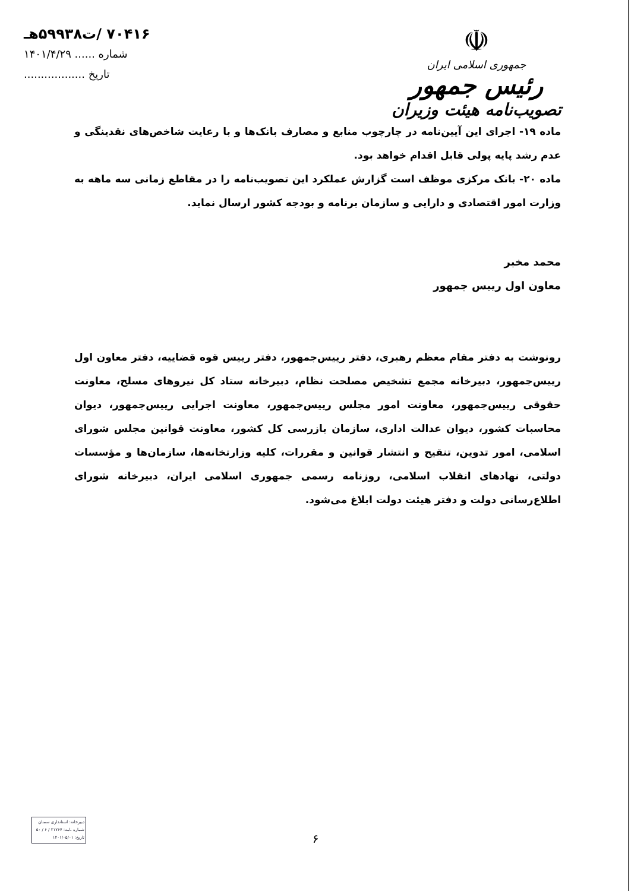☫
جمهوری اسلامی ایران
رئیس جمهور
تصویب‌نامه هیئت وزیران
۷۰۴۱۶ /ت۵۹۹۳۸هـ
شماره ...... ۱۴۰۱/۴/۲۹
تاریخ ..................
ماده ۱۹- اجرای این آیین‌نامه در چارچوب منابع و مصارف بانک‌ها و با رعایت شاخص‌های نقدینگی و عدم رشد پایه پولی قابل اقدام خواهد بود.
ماده ۲۰- بانک مرکزی موظف است گزارش عملکرد این تصویب‌نامه را در مقاطع زمانی سه ماهه به وزارت امور اقتصادی و دارایی و سازمان برنامه و بودجه کشور ارسال نماید.
محمد مخبر
معاون اول رییس جمهور
رونوشت به دفتر مقام معظم رهبری، دفتر رییس‌جمهور، دفتر رییس قوه قضاییه، دفتر معاون اول رییس‌جمهور، دبیرخانه مجمع تشخیص مصلحت نظام، دبیرخانه ستاد کل نیروهای مسلح، معاونت حقوقی رییس‌جمهور، معاونت امور مجلس رییس‌جمهور، معاونت اجرایی رییس‌جمهور، دیوان محاسبات کشور، دیوان عدالت اداری، سازمان بازرسی کل کشور، معاونت قوانین مجلس شورای اسلامی، امور تدوین، تنقیح و انتشار قوانین و مقررات، کلیه وزارتخانه‌ها، سازمان‌ها و مؤسسات دولتی، نهادهای انقلاب اسلامی، روزنامه رسمی جمهوری اسلامی ایران، دبیرخانه شورای اطلاع‌رسانی دولت و دفتر هیئت دولت ابلاغ می‌شود.
دبیرخانه: استانداری سمنان
شماره نامه: ۲۱۷۶۷ / ۶ / ۵۰
تاریخ: ۱۴۰۱/۰۵/۰۱
۶